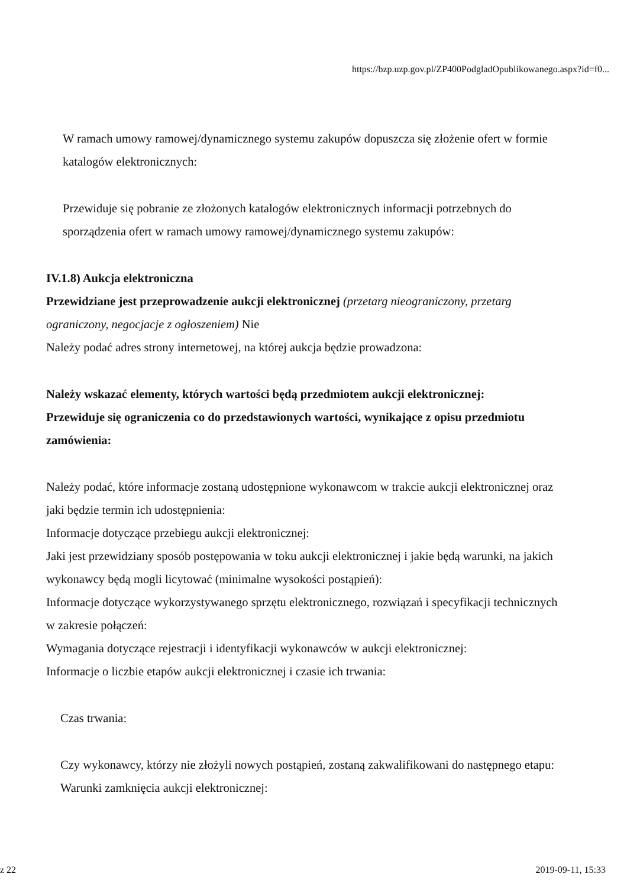https://bzp.uzp.gov.pl/ZP400PodgladOpublikowanego.aspx?id=f0...
W ramach umowy ramowej/dynamicznego systemu zakupów dopuszcza się złożenie ofert w formie katalogów elektronicznych:
Przewiduje się pobranie ze złożonych katalogów elektronicznych informacji potrzebnych do sporządzenia ofert w ramach umowy ramowej/dynamicznego systemu zakupów:
IV.1.8) Aukcja elektroniczna
Przewidziane jest przeprowadzenie aukcji elektronicznej (przetarg nieograniczony, przetarg ograniczony, negocjacje z ogłoszeniem) Nie
Należy podać adres strony internetowej, na której aukcja będzie prowadzona:
Należy wskazać elementy, których wartości będą przedmiotem aukcji elektronicznej:
Przewiduje się ograniczenia co do przedstawionych wartości, wynikające z opisu przedmiotu zamówienia:
Należy podać, które informacje zostaną udostępnione wykonawcom w trakcie aukcji elektronicznej oraz jaki będzie termin ich udostępnienia:
Informacje dotyczące przebiegu aukcji elektronicznej:
Jaki jest przewidziany sposób postępowania w toku aukcji elektronicznej i jakie będą warunki, na jakich wykonawcy będą mogli licytować (minimalne wysokości postąpień):
Informacje dotyczące wykorzystywanego sprzętu elektronicznego, rozwiązań i specyfikacji technicznych w zakresie połączeń:
Wymagania dotyczące rejestracji i identyfikacji wykonawców w aukcji elektronicznej:
Informacje o liczbie etapów aukcji elektronicznej i czasie ich trwania:
Czas trwania:
Czy wykonawcy, którzy nie złożyli nowych postąpień, zostaną zakwalifikowani do następnego etapu:
Warunki zamknięcia aukcji elektronicznej:
z 22 2019-09-11, 15:33